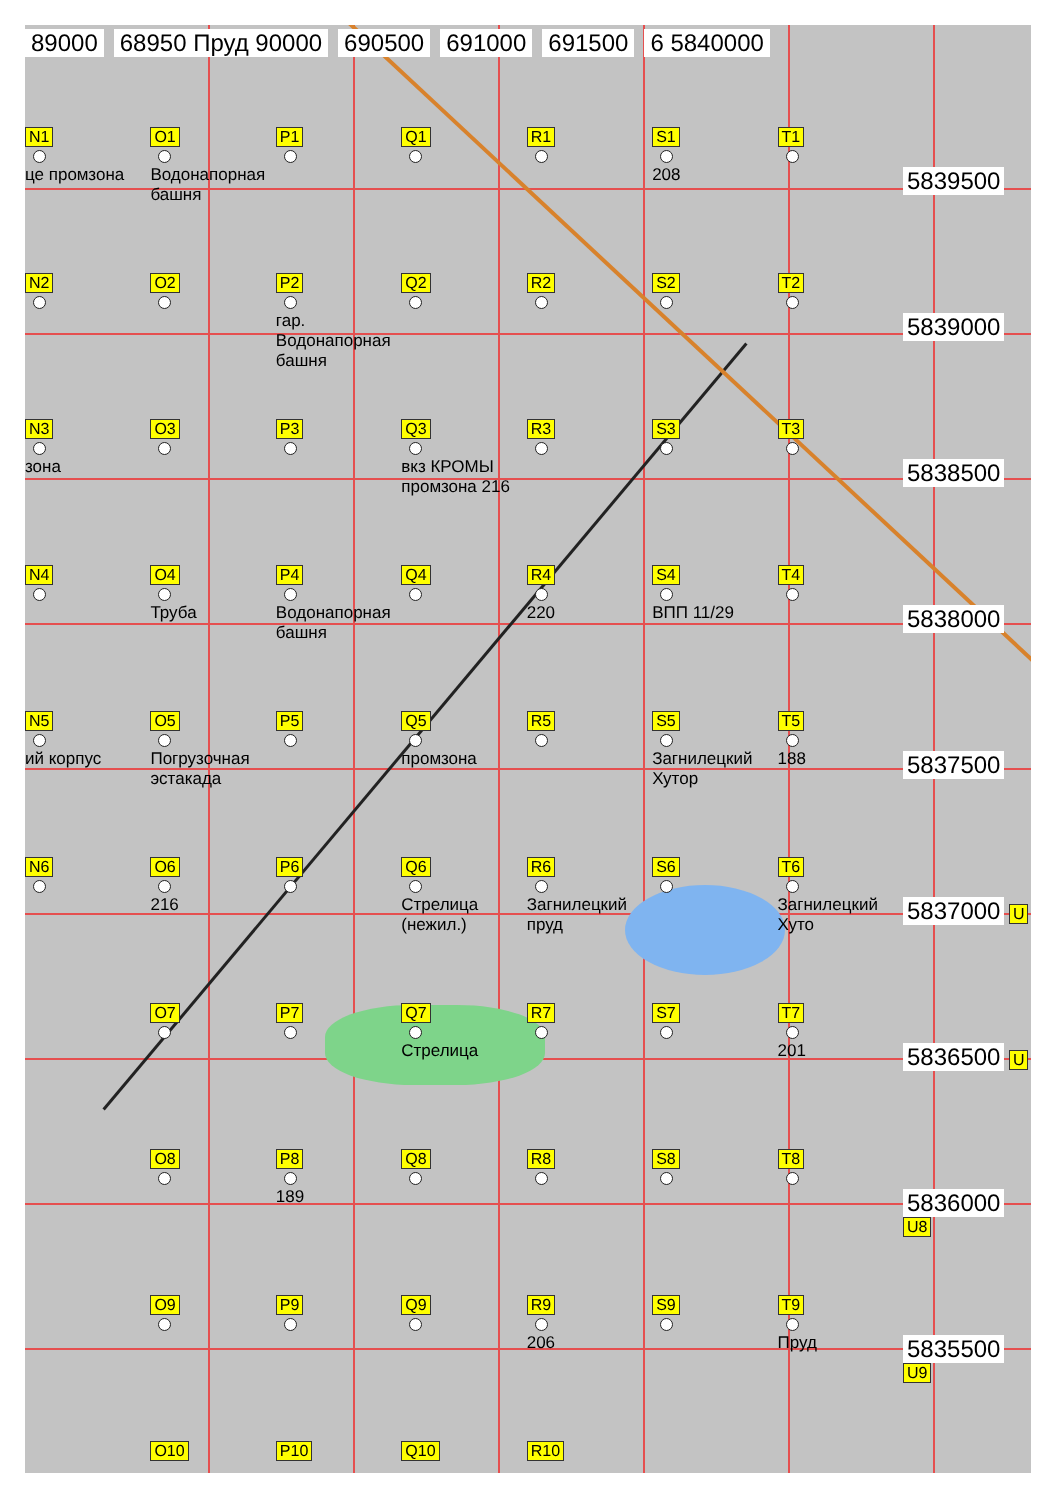89000 68950 Пруд 90000 690500 691000 691500 6 5840000
N1
це промзона
O1
Водонапорная башня
P1
Q1
R1
S1
208
T1
5839500
N2
O2
P2
гар. Водонапорная башня
Q2
R2
S2
T2
5839000
N3
зона
O3
P3
Q3
вкз КРОМЫ промзона 216
R3
S3
T3
5838500
N4
O4
Труба
P4
Водонапорная башня
Q4
R4
220
S4
ВПП 11/29
T4
5838000
N5
ий корпус
O5
Погрузочная эстакада
P5
Q5
промзона
R5
S5
Загнилецкий Хутор
T5
188
5837500
N6
O6
216
P6
Q6
Стрелица (нежил.)
R6
Загнилецкий пруд
S6
T6
Загнилецкий Хуто
5837000 U
O7
P7
Q7
Стрелица
R7
S7
T7
201
5836500 U
O8
P8
189
Q8
R8
S8
T8
5836000 U8
O9
P9
Q9
R9
206
S9
T9
Пруд
5835500 U9
O10
P10
Q10
R10